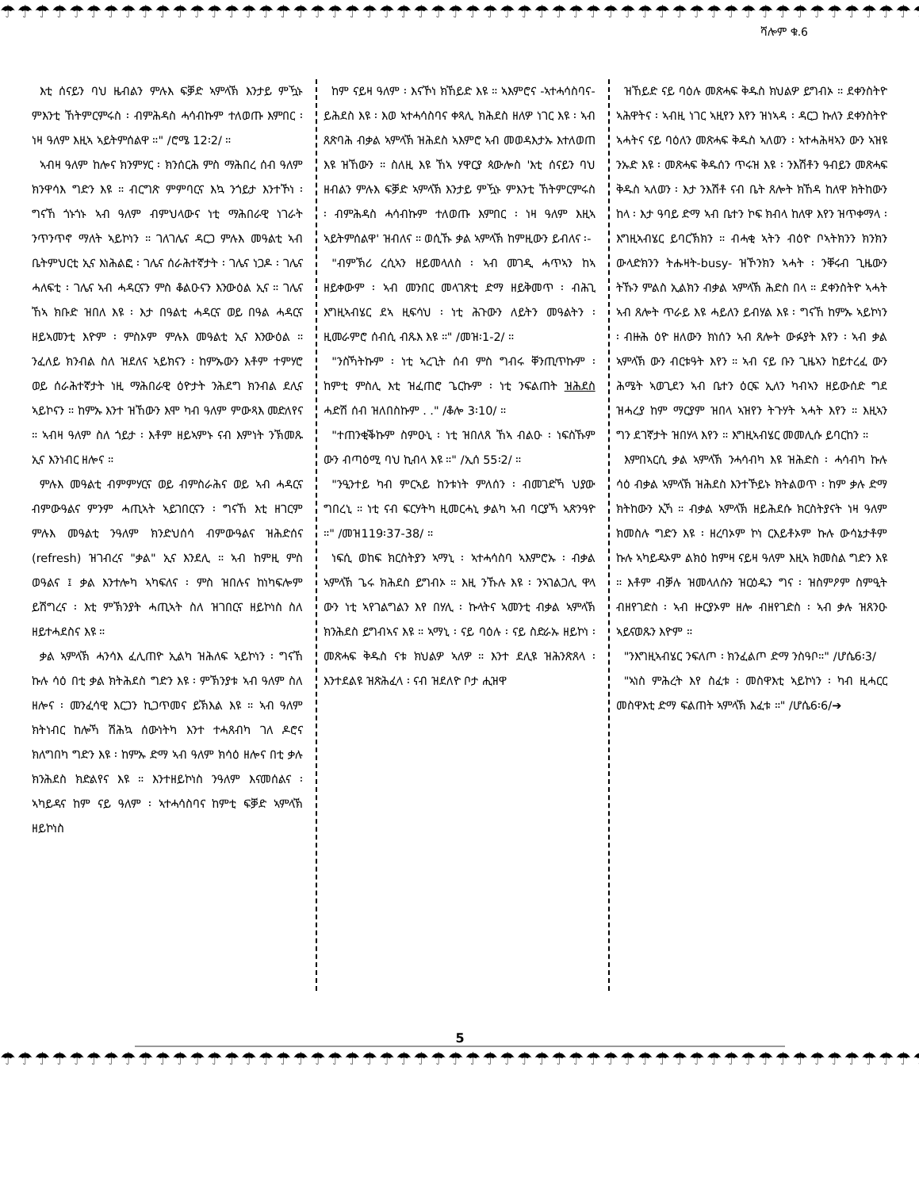☂☂☂☂☂☂☂☂☂☂☂☂☂☂☂☂☂☂☂☂☂☂☂☂☂☂☂☂☂☂☂☂☂☂☂☂☂☂☂☂☂☂☂☂☂☂☂☂☂☂☂☂☂☂
ሻሎም ቁ.6
እቲ ሰናይን ባህ ዜብልን ምሉእ ፍቓድ ኣምላኽ እንታይ ምዃኑ ምእንቲ ኸትምርምሩስ ፡ ብምሕዳስ ሓሳብኩም ተለወጡ እምበር ፡ ነዛ ዓለም እዚኣ ኣይትምሰልዋ ።" /ሮሜ 12፡2/ ።
ኣብዛ ዓለም ከሎና ክንምሃር ፡ ክንሰርሕ ምስ ማሕበረ ሰብ ዓለም ክንዋሳእ ግድን እዩ ። ብርግጽ ምምባርና እኳ ንጎይታ እንተኾነ ፡ ግናኸ ጎኑጎኑ ኣብ ዓለም ብምህላውና ነቲ ማሕበራዊ ነገራት ንጥንጥኖ ማለት ኣይኮነን ። ገለገሌና ዳርጋ ምሉእ መዓልቲ ኣብ ቤትምህርቲ ኢና እነሕልፎ ፡ ገሌና ሰራሕተኛታት ፡ ገሌና ነጋዶ ፡ ገሌና ሓለፍቲ ፡ ገሌና ኣብ ሓዳርናን ምስ ቆልዑናን እንውዕል ኢና ። ገሌና ኸኣ ክቡድ ዝበለ እዩ ፡ እታ በዓልቲ ሓዳርና ወይ በዓል ሓዳርና ዘይኣመንቲ እዮም ፡ ምስኦም ምሉእ መዓልቲ ኢና እንውዕል ። ንፈለይ ክንብል ስለ ዝደለና ኣይክናን ፡ ከምኡውን እቶም ተምሃሮ ወይ ሰራሕተኛታት ነዚ ማሕበራዊ ዕዮታት ንሕደግ ክንብል ደሊና ኣይኮናን ። ከምኡ እንተ ዝኸውን እሞ ካብ ዓለም ምውጻእ መድለየና ። ኣብዛ ዓለም ስለ ጎይታ ፡ እቶም ዘይኣምኑ ናብ እምነት ንኽመጹ ኢና እንነብር ዘሎና ።
ምሉእ መዓልቲ ብምምሃርና ወይ ብምስራሕና ወይ ኣብ ሓዳርና ብምውዓልና ምንም ሓጢኣት ኣይገበርናን ፡ ግናኸ እቲ ዘገርም ምሉእ መዓልቲ ንዓለም ክንድህሰሳ ብምውዓልና ዝሕድሰና (refresh) ዝገብረና "ቃል" ኢና እንደሊ ። ኣብ ከምዚ ምስ ወዓልና ፤ ቃል እንተሎካ ኣካፍለና ፡ ምስ ዝበሉና ከነካፍሎም ይሽግረና ፡ እቲ ምኽንያት ሓጢኣት ስለ ዝገበርና ዘይኮነስ ስለ ዘይተሓደስና እዩ ።
ቃል ኣምላኽ ሓንሳእ ፈሊጠዮ ኢልካ ዝሕለፍ ኣይኮነን ፡ ግናኸ ኩሉ ሳዕ በቲ ቃል ክትሕደስ ግድን እዩ ፡ ምኽንያቱ ኣብ ዓለም ስለ ዘሎና ፡ መንፈሳዊ እርጋን ኪጋጥመና ይኽእል እዩ ። ኣብ ዓለም ክትነብር ከሎኻ ሽሕኳ ሰውነትካ እንተ ተሓጸብካ ገለ ዶሮና ክለግበካ ግድን እዩ ፡ ከምኡ ድማ ኣብ ዓለም ክሳዕ ዘሎና በቲ ቃሉ ክንሕደስ ክድልየና እዩ ። እንተዘይኮነስ ንዓለም እናመሰልና ፡ ኣካይዳና ከም ናይ ዓለም ፡ ኣተሓሳስባና ከምቲ ፍቓድ ኣምላኽ ዘይኮነስ
ከም ናይዛ ዓለም ፡ እናኾነ ክኸይድ እዩ ። ኣእምሮና -ኣተሓሳስባና- ይሕደስ እዩ ፡ እወ ኣተሓሳስባና ቀጻሊ ክሕደስ ዘለዎ ነገር እዩ ፡ ኣብ ጸጽባሕ ብቃል ኣምላኽ ዝሕደስ ኣእምሮ ኣብ መወዳእታኡ እተለወጠ እዩ ዝኸውን ። ስለዚ እዩ ኸኣ ሃዋርያ ጳውሎስ 'እቲ ሰናይን ባህ ዘብልን ምሉእ ፍቓድ ኣምላኽ እንታይ ምዃኑ ምእንቲ ኸትምርምሩስ ፡ ብምሕዳስ ሓሳብኩም ተለወጡ እምበር ፡ ነዛ ዓለም እዚኣ ኣይትምሰልዋ' ዝብለና ። ወሲኹ ቃል ኣምላኽ ከምዚውን ይብለና ፡-
"ብምኽሪ ረሲኣን ዘይመላለስ ፡ ኣብ መገዲ ሓጥኣን ከኣ ዘይቀውም ፡ ኣብ መንበር መላገጽቲ ድማ ዘይቅመጥ ፡ ብሕጊ እግዚኣብሄር ደኣ ዚፍሳህ ፡ ነቲ ሕጉውን ለይትን መዓልትን ፡ ዚመራምሮ ሰብሲ ብጹእ እዩ ።" /መዝ፡1-2/ ።
"ንስኻትኩም ፡ ነቲ ኣረጊት ሰብ ምስ ግብሩ ቐንጢጥኩም ፡ ከምቲ ምስሊ እቲ ዝፈጠሮ ጌርኩም ፡ ነቲ ንፍልጠት ዝሕደስ ሓድሽ ሰብ ዝለበስኩም . ." /ቆሎ 3፡10/ ።
"ተጠንቂቕኩም ስምዑኒ ፡ ነቲ ዝበለጸ ኸኣ ብልዑ ፡ ነፍስኹም ውን ብጣዕሚ ባህ ኪብላ እዩ ።" /ኢሰ 55፡2/ ።
"ንዒንተይ ካብ ምርኣይ ከንቱነት ምለሰን ፡ ብመገድኻ ህያው ግበረኒ ። ነቲ ናብ ፍርሃትካ ዚመርሓኒ ቃልካ ኣብ ባርያኻ ኣጽንዓዮ ።" /መዝ119፡37-38/ ።
ነፍሲ ወከፍ ክርስትያን ኣማኒ ፡ ኣተሓሳስባ ኣእምሮኡ ፡ ብቃል ኣምላኽ ጌሩ ክሕደስ ይግብኦ ። እዚ ንኹሉ እዩ ፡ ንኣገልጋሊ ዋላ ውን ነቲ ኣየገልግልን እየ በሃሊ ፡ ኩላትና ኣመንቲ ብቃል ኣምላኽ ክንሕደስ ይግብኣና እዩ ። ኣማኒ ፡ ናይ ባዕሉ ፡ ናይ ስድራኡ ዘይኮነ ፡ መጽሓፍ ቅዱስ ናቱ ክህልዎ ኣለዎ ። እንተ ደሊዩ ዝሕንጽጸላ ፡ እንተደልዩ ዝጽሕፈላ ፡ ናብ ዝደለዮ ቦታ ሒዝዋ
ዝኸይድ ናይ ባዕሉ መጽሓፍ ቅዱስ ክህልዎ ይግብኦ ። ደቀንስትዮ ኣሕዋትና ፡ ኣብዚ ነገር ኣዚየን እየን ዝነኣዳ ፡ ዳርጋ ኩለን ደቀንስትዮ ኣሓትና ናይ ባዕለን መጽሓፍ ቅዱስ ኣለወን ፡ ኣተሓሕዛኣን ውን ኣዝዩ ንኡድ እዩ ፡ መጽሓፍ ቅዱሰን ጥሩዝ እዩ ፡ ንእሽቶን ዓብይን መጽሓፍ ቅዱስ ኣለወን ፡ እታ ንእሽቶ ናብ ቤት ጸሎት ክኸዳ ከለዋ ክትከውን ከላ ፡ እታ ዓባይ ድማ ኣብ ቤተን ኮፍ ክብላ ከለዋ እየን ዝጥቀማላ ፡ እግዚኣብሄር ይባርኽክን ። ብሓቂ ኣትን ብዕዮ ቦኣትክንን ክንክን ውላድክንን ትሑዛት-busy- ዝኾንክን ኣሓት ፡ ንቐሩብ ጊዜውን ትኹን ምልስ ኢልክን ብቃል ኣምላኽ ሕድስ በላ ። ደቀንስትዮ ኣሓት ኣብ ጸሎት ጥራይ እዩ ሓይለን ይብሃል እዩ ፡ ግናኸ ከምኡ ኣይኮነን ፡ ብዙሕ ዕዮ ዘለውን ክነሰን ኣብ ጸሎት ውፉያት እየን ፡ ኣብ ቃል ኣምላኽ ውን ብርቱዓት እየን ። ኣብ ናይ ቡን ጊዜኣን ከይተረፈ ውን ሕሜት ኣወጊደን ኣብ ቤተን ዕርፍ ኢለን ካብኣን ዘይውሰድ ግደ ዝሓረያ ከም ማርያም ዝበላ ኣዝየን ትጉሃት ኣሓት እየን ። እዚኣን ግን ደገኛታት ዝበሃላ እየን ። እግዚኣብሄር መመሊሱ ይባርከን ።
እምበኣርሲ ቃል ኣምላኽ ንሓሳብካ እዩ ዝሕድስ ፡ ሓሳብካ ኩሉ ሳዕ ብቃል ኣምላኽ ዝሕደስ እንተኾይኑ ክትልወጥ ፡ ከም ቃሉ ድማ ክትከውን ኢኻ ። ብቃል ኣምላኽ ዘይሕደሱ ክርስትያናት ነዛ ዓለም ክመስሉ ግድን እዩ ፡ ዘረባኦም ኮነ ርእይቶኦም ኩሉ ውሳኔታቶም ኩሉ ኣካይዳኦም ልክዕ ከምዛ ናይዛ ዓለም እዚኣ ክመስል ግድን እዩ ። እቶም ብቓሉ ዝመላለሱን ዝርዕዱን ግና ፡ ዝስምዖም ስምዒት ብዘየገድስ ፡ ኣብ ዙርያኦም ዘሎ ብዘየገድስ ፡ ኣብ ቃሉ ዝጸንዑ ኣይናወጹን እዮም ።
"ንእግዚኣብሄር ንፍለጦ ፡ ክንፈልጦ ድማ ንስዓቦ።" /ሆሴ6፡3/
"ኣነስ ምሕረት እየ ስፈቱ ፡ መስዋእቲ ኣይኮነን ፡ ካብ ዚሓርር መስዋእቲ ድማ ፍልጠት ኣምላኽ እፈቱ ።" /ሆሴ6፡6/➔
5
☂☂☂☂☂☂☂☂☂☂☂☂☂☂☂☂☂☂☂☂☂☂☂☂☂☂☂☂☂☂☂☂☂☂☂☂☂☂☂☂☂☂☂☂☂☂☂☂☂☂☂☂☂☂